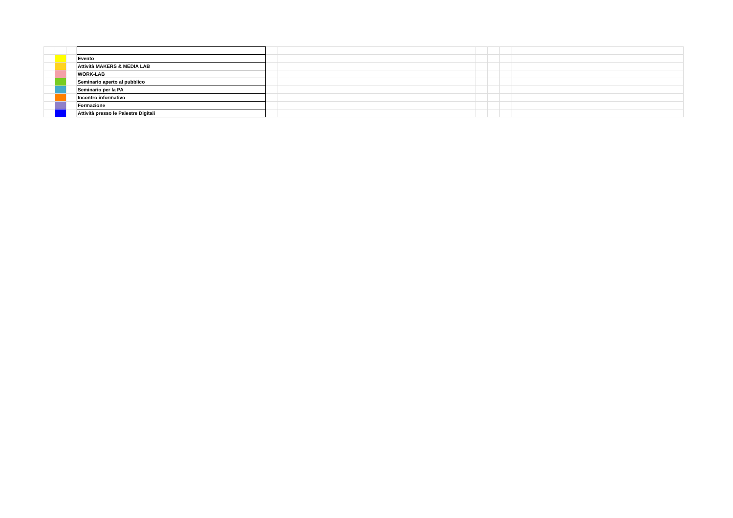| | | | Evento | | | | | | | |
| | | | Attività MAKERS & MEDIA LAB | | | | | | | |
| | | | WORK-LAB | | | | | | | |
| | | | Seminario aperto al pubblico | | | | | | | |
| | | | Seminario per la PA | | | | | | | |
| | | | Incontro informativo | | | | | | | |
| | | | Formazione | | | | | | | |
| | | | Attività presso le Palestre Digitali | | | | | | | |